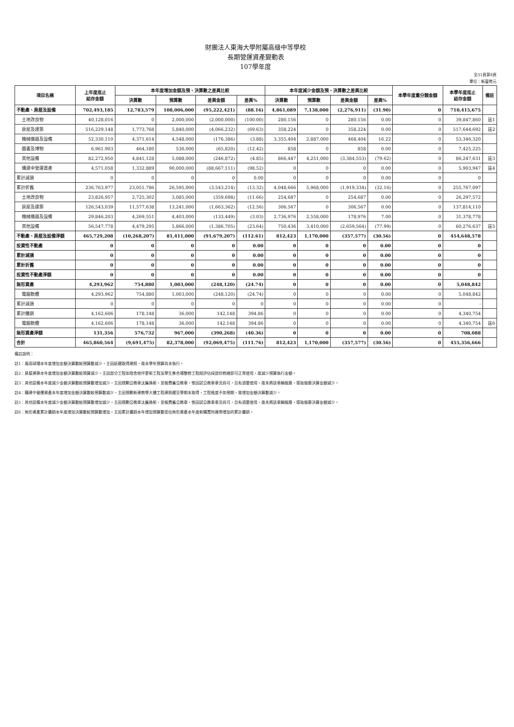財團法人東海大學附屬高級中等學校
長期營運資產變動表
107學年度
全31頁第8頁
單位：新臺幣元
| 項目名稱 | 上年度底止 結存金額 | 本年度增加金額及預、決算數之差異比較 | | | | 本年度減少金額及預、決算數之差異比較 | | | | 本學年度重分類金額 | 本學年度底止 結存金額 | 備註 |
| --- | --- | --- | --- | --- | --- | --- | --- | --- | --- | --- | --- | --- |
| | | 決算數 | 預算數 | 差異金額 | 差異% | 決算數 | 預算數 | 差異金額 | 差異% | | | |
| 不動產、房屋及設備 | 702,493,185 | 12,783,579 | 108,006,000 | (95,222,421) | (88.16) | 4,861,089 | 7,138,000 | (2,276,911) | (31.90) | 0 | 710,415,675 | |
| 土地改良物 | 40,128,016 | 0 | 2,000,000 | (2,000,000) | (100.00) | 280,156 | 0 | 280,156 | 0.00 | 0 | 39,847,860 | 註1 |
| 房屋及建築 | 516,229,148 | 1,773,768 | 5,840,000 | (4,066,232) | (69.63) | 358,224 | 0 | 358,224 | 0.00 | 0 | 517,644,692 | 註2 |
| 機械儀器及設備 | 52,330,110 | 4,371,614 | 4,548,000 | (176,386) | (3.88) | 3,355,404 | 2,887,000 | 468,404 | 16.22 | 0 | 53,346,320 | |
| 圖書及博物 | 6,961,903 | 464,180 | 530,000 | (65,820) | (12.42) | 858 | 0 | 858 | 0.00 | 0 | 7,425,225 | |
| 其他設備 | 82,272,950 | 4,841,128 | 5,088,000 | (246,872) | (4.85) | 866,447 | 4,251,000 | (3,384,553) | (79.62) | 0 | 86,247,631 | 註3 |
| 購建中營運資產 | 4,571,058 | 1,332,889 | 90,000,000 | (88,667,111) | (98.52) | 0 | 0 | 0 | 0.00 | 0 | 5,903,947 | 註4 |
| 累計減損 | 0 | 0 | 0 | 0 | 0.00 | 0 | 0 | 0 | 0.00 | 0 | 0 | |
| 累計折舊 | 236,763,977 | 23,051,786 | 26,595,000 | (3,543,214) | (13.32) | 4,048,666 | 5,968,000 | (1,919,334) | (32.16) | 0 | 255,767,097 | |
| 土地改良物 | 23,826,957 | 2,725,302 | 3,085,000 | (359,698) | (11.66) | 254,687 | 0 | 254,687 | 0.00 | 0 | 26,297,572 | |
| 房屋及建築 | 126,543,039 | 11,577,638 | 13,241,000 | (1,663,362) | (12.56) | 306,567 | 0 | 306,567 | 0.00 | 0 | 137,814,110 | |
| 機械儀器及設備 | 29,846,203 | 4,269,551 | 4,403,000 | (133,449) | (3.03) | 2,736,976 | 2,558,000 | 178,976 | 7.00 | 0 | 31,378,778 | |
| 其他設備 | 56,547,778 | 4,479,295 | 5,866,000 | (1,386,705) | (23.64) | 750,436 | 3,410,000 | (2,659,564) | (77.99) | 0 | 60,276,637 | 註5 |
| 不動產、房屋及設備淨額 | 465,729,208 | (10,268,207) | 81,411,000 | (91,679,207) | (112.61) | 812,423 | 1,170,000 | (357,577) | (30.56) | 0 | 454,648,578 | |
| 投資性不動產 | 0 | 0 | 0 | 0 | 0.00 | 0 | 0 | 0 | 0.00 | 0 | 0 | |
| 累計減損 | 0 | 0 | 0 | 0 | 0.00 | 0 | 0 | 0 | 0.00 | 0 | 0 | |
| 累計折舊 | 0 | 0 | 0 | 0 | 0.00 | 0 | 0 | 0 | 0.00 | 0 | 0 | |
| 投資性不動產淨額 | 0 | 0 | 0 | 0 | 0.00 | 0 | 0 | 0 | 0.00 | 0 | 0 | |
| 無形資產 | 4,293,962 | 754,880 | 1,003,000 | (248,120) | (24.74) | 0 | 0 | 0 | 0.00 | 0 | 5,048,842 | |
| 電腦軟體 | 4,293,962 | 754,880 | 1,003,000 | (248,120) | (24.74) | 0 | 0 | 0 | 0.00 | 0 | 5,048,842 | |
| 累計減損 | 0 | 0 | 0 | 0 | 0 | 0 | 0 | 0 | 0.00 | 0 | - | |
| 累計攤銷 | 4,162,606 | 178,148 | 36,000 | 142,148 | 394.86 | 0 | 0 | 0 | 0.00 | 0 | 4,340,754 | |
| 電腦軟體 | 4,162,606 | 178,148 | 36,000 | 142,148 | 394.86 | 0 | 0 | 0 | 0.00 | 0 | 4,340,754 | 註6 |
| 無形資產淨額 | 131,356 | 576,732 | 967,000 | (390,268) | (40.36) | 0 | 0 | 0 | 0.00 | 0 | 708,088 | |
| 合計 | 465,860,564 | (9,691,475) | 82,378,000 | (92,069,475) | (111.76) | 812,423 | 1,170,000 | (357,577) | (30.56) | 0 | 455,356,666 | |
備註說明：
註1：風雨球場本年度增加金額決算數較預算數減少，主因延遲取得建照，故本學年預算尚未執行。
註2：房屋建築本年度增加金額決算數較預算減少，主因部分工程如宿舍地坪更新工程及學生集合場整修工程經評估採部份修繕即可正常使用，故減少預算執行金額。
註3：其他設備本年度減少金額決算數較預算數增加減少，主因規劃公務車汰舊換新，並報費舊公務車，惟因試公務車車況尚可，且有須要使用，故未將該車輛報廢，導致報廢決算金額減少。
註4：購建中營運資產本年度增加金額決算數較預算數減少，主因規劃新建教學大樓工程建照遲至學期末取得，工程進度不如預期，故增加金額決算數減少。
註5：其他設備本年度減少金額決算數較預算數增加減少，主因規劃公務車汰舊換新，並報費舊公務車，惟因試公務車車況尚可，且有須要使用，故未將該車輛報廢，導致報廢決算金額減少。
註6：無形資產累計攤銷本年度增加決算數較預算數增加，主因累計攤銷本年增加預算數低估無形資產本年度新購置所連帶增加的累計攤銷。